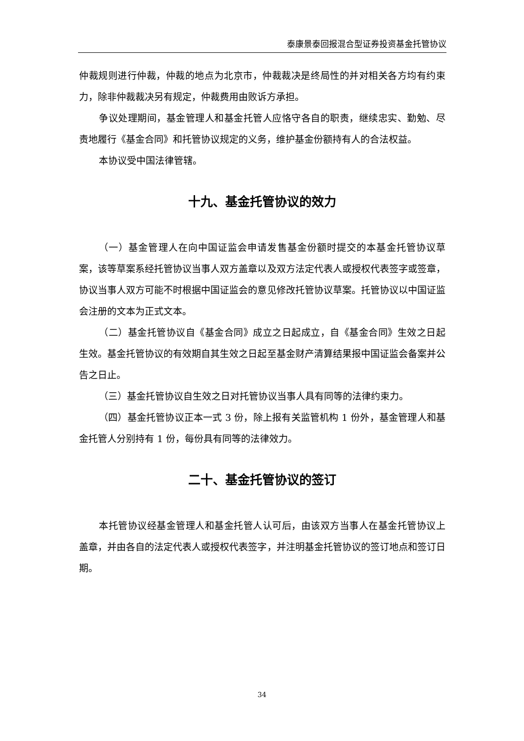泰康景泰回报混合型证券投资基金托管协议
仲裁规则进行仲裁，仲裁的地点为北京市，仲裁裁决是终局性的并对相关各方均有约束力，除非仲裁裁决另有规定，仲裁费用由败诉方承担。
争议处理期间，基金管理人和基金托管人应恪守各自的职责，继续忠实、勤勉、尽责地履行《基金合同》和托管协议规定的义务，维护基金份额持有人的合法权益。
本协议受中国法律管辖。
十九、基金托管协议的效力
（一）基金管理人在向中国证监会申请发售基金份额时提交的本基金托管协议草案，该等草案系经托管协议当事人双方盖章以及双方法定代表人或授权代表签字或签章，协议当事人双方可能不时根据中国证监会的意见修改托管协议草案。托管协议以中国证监会注册的文本为正式文本。
（二）基金托管协议自《基金合同》成立之日起成立，自《基金合同》生效之日起生效。基金托管协议的有效期自其生效之日起至基金财产清算结果报中国证监会备案并公告之日止。
（三）基金托管协议自生效之日对托管协议当事人具有同等的法律约束力。
（四）基金托管协议正本一式 3 份，除上报有关监管机构 1 份外，基金管理人和基金托管人分别持有 1 份，每份具有同等的法律效力。
二十、基金托管协议的签订
本托管协议经基金管理人和基金托管人认可后，由该双方当事人在基金托管协议上盖章，并由各自的法定代表人或授权代表签字，并注明基金托管协议的签订地点和签订日期。
34